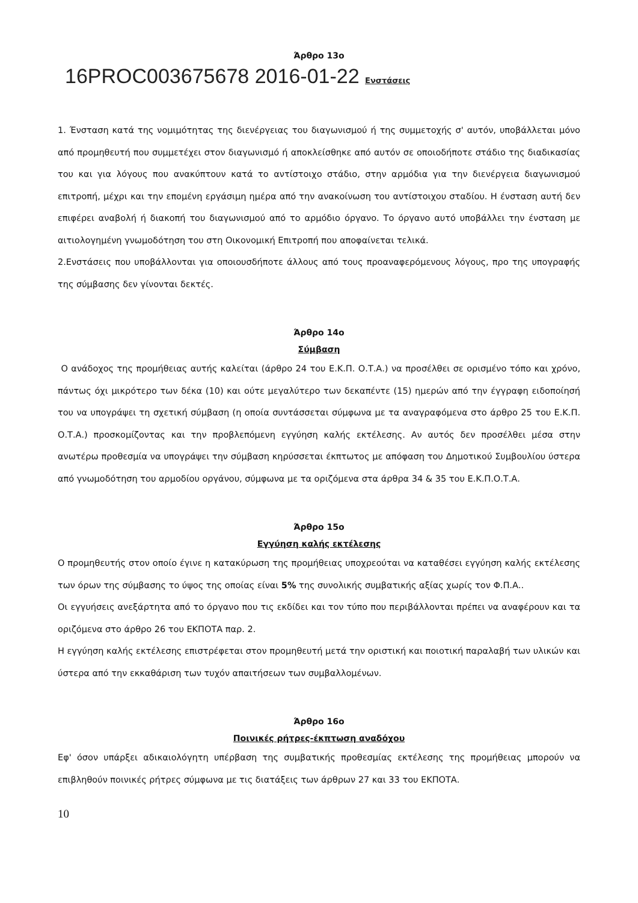Άρθρο 13ο
16PROC003675678 2016-01-22 Ενστάσεις
1. Ένσταση κατά της νομιμότητας της διενέργειας του διαγωνισμού ή της συμμετοχής σ' αυτόν, υποβάλλεται μόνο από προμηθευτή που συμμετέχει στον διαγωνισμό ή αποκλείσθηκε από αυτόν σε οποιοδήποτε στάδιο της διαδικασίας του και για λόγους που ανακύπτουν κατά το αντίστοιχο στάδιο, στην αρμόδια για την διενέργεια διαγωνισμού επιτροπή, μέχρι και την επομένη εργάσιμη ημέρα από την ανακοίνωση του αντίστοιχου σταδίου. Η ένσταση αυτή δεν επιφέρει αναβολή ή διακοπή του διαγωνισμού από το αρμόδιο όργανο. Το όργανο αυτό υποβάλλει την ένσταση με αιτιολογημένη γνωμοδότηση του στη Οικονομική Επιτροπή που αποφαίνεται τελικά.
2.Ενστάσεις που υποβάλλονται για οποιουσδήποτε άλλους από τους προαναφερόμενους λόγους, προ της υπογραφής της σύμβασης δεν γίνονται δεκτές.
Άρθρο 14ο
Σύμβαση
Ο ανάδοχος της προμήθειας αυτής καλείται (άρθρο 24 του Ε.Κ.Π. Ο.Τ.Α.) να προσέλθει σε ορισμένο τόπο και χρόνο, πάντως όχι μικρότερο των δέκα (10) και ούτε μεγαλύτερο των δεκαπέντε (15) ημερών από την έγγραφη ειδοποίησή του να υπογράψει τη σχετική σύμβαση (η οποία συντάσσεται σύμφωνα με τα αναγραφόμενα στο άρθρο 25 του Ε.Κ.Π. Ο.Τ.Α.) προσκομίζοντας και την προβλεπόμενη εγγύηση καλής εκτέλεσης. Αν αυτός δεν προσέλθει μέσα στην ανωτέρω προθεσμία να υπογράψει την σύμβαση κηρύσσεται έκπτωτος με απόφαση του Δημοτικού Συμβουλίου ύστερα από γνωμοδότηση του αρμοδίου οργάνου, σύμφωνα με τα οριζόμενα στα άρθρα 34 & 35 του Ε.Κ.Π.Ο.Τ.Α.
Άρθρο 15ο
Εγγύηση καλής εκτέλεσης
Ο προμηθευτής στον οποίο έγινε η κατακύρωση της προμήθειας υποχρεούται να καταθέσει εγγύηση καλής εκτέλεσης των όρων της σύμβασης το ύψος της οποίας είναι 5% της συνολικής συμβατικής αξίας χωρίς τον Φ.Π.Α..
Οι εγγυήσεις ανεξάρτητα από το όργανο που τις εκδίδει και τον τύπο που περιβάλλονται πρέπει να αναφέρουν και τα οριζόμενα στο άρθρο 26 του ΕΚΠΟΤΑ παρ. 2.
Η εγγύηση καλής εκτέλεσης επιστρέφεται στον προμηθευτή μετά την οριστική και ποιοτική παραλαβή των υλικών και ύστερα από την εκκαθάριση των τυχόν απαιτήσεων των συμβαλλομένων.
Άρθρο 16ο
Ποινικές ρήτρες-έκπτωση αναδόχου
Εφ' όσον υπάρξει αδικαιολόγητη υπέρβαση της συμβατικής προθεσμίας εκτέλεσης της προμήθειας μπορούν να επιβληθούν ποινικές ρήτρες σύμφωνα με τις διατάξεις των άρθρων 27 και 33 του ΕΚΠΟΤΑ.
10